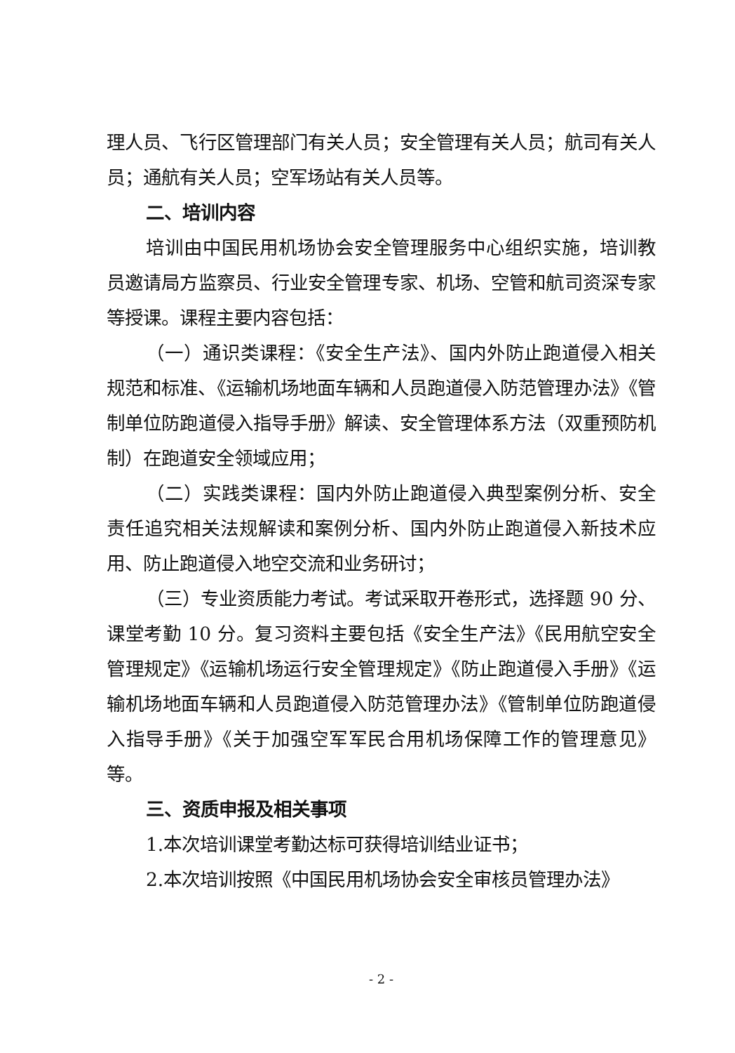理人员、飞行区管理部门有关人员；安全管理有关人员；航司有关人员；通航有关人员；空军场站有关人员等。
二、培训内容
培训由中国民用机场协会安全管理服务中心组织实施，培训教员邀请局方监察员、行业安全管理专家、机场、空管和航司资深专家等授课。课程主要内容包括：
（一）通识类课程：《安全生产法》、国内外防止跑道侵入相关规范和标准、《运输机场地面车辆和人员跑道侵入防范管理办法》《管制单位防跑道侵入指导手册》解读、安全管理体系方法（双重预防机制）在跑道安全领域应用；
（二）实践类课程：国内外防止跑道侵入典型案例分析、安全责任追究相关法规解读和案例分析、国内外防止跑道侵入新技术应用、防止跑道侵入地空交流和业务研讨；
（三）专业资质能力考试。考试采取开卷形式，选择题 90 分、课堂考勤 10 分。复习资料主要包括《安全生产法》《民用航空安全管理规定》《运输机场运行安全管理规定》《防止跑道侵入手册》《运输机场地面车辆和人员跑道侵入防范管理办法》《管制单位防跑道侵入指导手册》《关于加强空军军民合用机场保障工作的管理意见》等。
三、资质申报及相关事项
1.本次培训课堂考勤达标可获得培训结业证书；
2.本次培训按照《中国民用机场协会安全审核员管理办法》
- 2 -